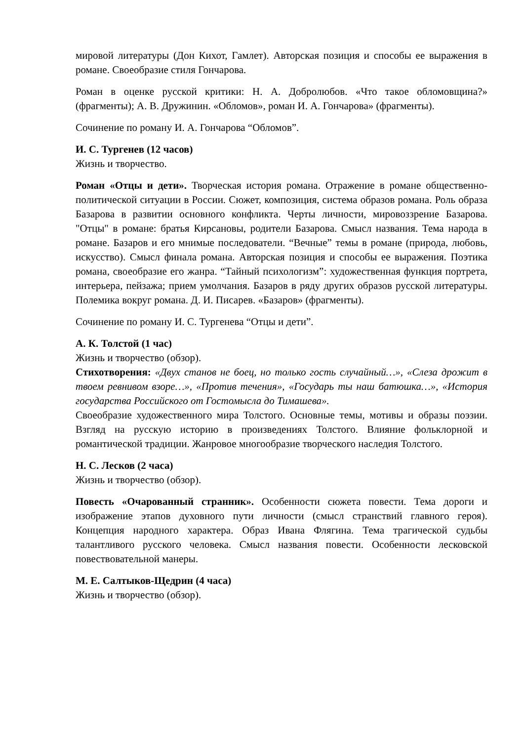мировой литературы (Дон Кихот, Гамлет). Авторская позиция и способы ее выражения в романе. Своеобразие стиля Гончарова.
Роман в оценке русской критики: Н. А. Добролюбов. «Что такое обломовщина?» (фрагменты); А. В. Дружинин. «Обломов», роман И. А. Гончарова» (фрагменты).
Сочинение по роману И. А. Гончарова “Обломов”.
И. С. Тургенев (12 часов)
Жизнь и творчество.
Роман «Отцы и дети». Творческая история романа. Отражение в романе общественно-политической ситуации в России. Сюжет, композиция, система образов романа. Роль образа Базарова в развитии основного конфликта. Черты личности, мировоззрение Базарова. "Отцы" в романе: братья Кирсановы, родители Базарова. Смысл названия. Тема народа в романе. Базаров и его мнимые последователи. “Вечные” темы в романе (природа, любовь, искусство). Смысл финала романа. Авторская позиция и способы ее выражения. Поэтика романа, своеобразие его жанра. “Тайный психологизм”: художественная функция портрета, интерьера, пейзажа; прием умолчания. Базаров в ряду других образов русской литературы. Полемика вокруг романа. Д. И. Писарев. «Базаров» (фрагменты).
Сочинение по роману И. С. Тургенева “Отцы и дети”.
А. К. Толстой (1 час)
Жизнь и творчество (обзор).
Стихотворения: «Двух станов не боец, но только гость случайный…», «Слеза дрожит в твоем ревнивом взоре…», «Против течения», «Государь ты наш батюшка…», «История государства Российского от Гостомысла до Тимашева».
Своеобразие художественного мира Толстого. Основные темы, мотивы и образы поэзии. Взгляд на русскую историю в произведениях Толстого. Влияние фольклорной и романтической традиции. Жанровое многообразие творческого наследия Толстого.
Н. С. Лесков (2 часа)
Жизнь и творчество (обзор).
Повесть «Очарованный странник». Особенности сюжета повести. Тема дороги и изображение этапов духовного пути личности (смысл странствий главного героя). Концепция народного характера. Образ Ивана Флягина. Тема трагической судьбы талантливого русского человека. Смысл названия повести. Особенности лесковской повествовательной манеры.
М. Е. Салтыков-Щедрин (4 часа)
Жизнь и творчество (обзор).